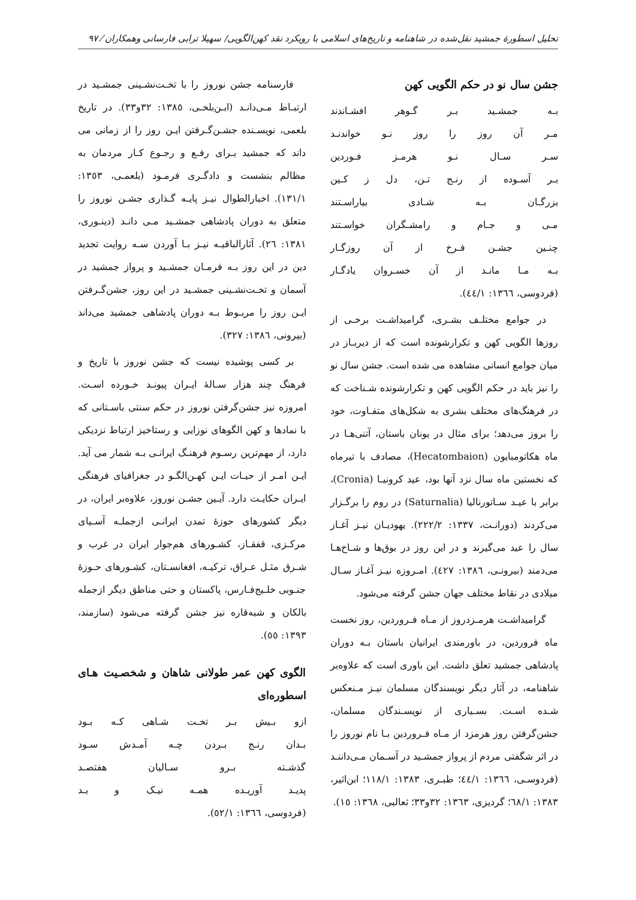تحلیل اسطورهٔ جمشید نقل‌شده در شاهنامه و تاریخ‌های اسلامی با رویکرد نقد کهن‌الگویی/ سهیلا ترابی فارسانی وهمکاران ⁄ ۹۷
جشن سال نو در حکم الگویی کهن
بـه جمشـید بـر گـوهر افشـاندند
مـر آن روز را روز نـو خواندنـد
سـر سـال نـو هرمـز فـوردین
بـر آسـوده از رنـج تـن، دل ز کـین
بزرگـان بـه شـادی بیاراسـتند
مـی و جـام و رامشـگران خواسـتند
چنـین جشـن فـرخ از آن روزگـار
بـه مـا مانـد از آن خسـروان یادگـار
(فردوسی، ١٣٦٦: ٤٤/١).
در جوامع مختلـف بشـری، گرامیداشـت برخـی از روزها الگویی کهن و تکرارشونده است که از دیربـاز در میان جوامع انسانی مشاهده می شده است. جشن سال نو را نیز باید در حکم الگویی کهن و تکرارشونده شـناخت که در فرهنگ‌های مختلف بشری به شکل‌های متفـاوت، خود را بروز می‌دهد؛ برای مثال در یونان باستان، آتنی‌هـا در ماه هکاتومبایون (Hecatombaion)، مصادف با تیرماه که نخستین ماه سال نزد آنها بود، عید کرونیـا (Cronia)، برابر با عیـد سـاتورنالیا (Saturnalia) در روم را برگـزار می‌کردند (دورانـت، ١٣٣٧: ٢٢٢/٢). یهودیـان نیـز آغـاز سال را عید می‌گیرند و در این روز در بوق‌ها و شـاخ‌هـا می‌دمند (بیرونـی، ١٣٨٦: ٤٢٧). امـروزه نیـز آغـاز سـال میلادی در نقاط مختلف جهان جشن گرفته می‌شود.
گرامیداشـت هرمـزدروز از مـاه فـروردین، روز نخست ماه فروردین، در باورمندی ایرانیان باستان بـه دوران پادشاهی جمشید تعلق داشت. این باوری است که علاوه‌بر شاهنامه، در آثار دیگر نویسندگان مسلمان نیـز مـنعکس شـده اسـت. بسـیاری از نویسـندگان مسلمان، جشن‌گرفتن روز هرمزد از مـاه فـروردین بـا نام نوروز را در اثر شگفتی مردم از پرواز جمشـید در آسـمان مـی‌داننـد (فردوسـی، ١٣٦٦: ٤٤/١؛ طبـری، ١٣٨٣: ١١٨/١؛ ابن‌اثیر، ١٣٨٣: ٦٨/١؛ گردیزی، ١٣٦٣: ٣٢و٣٣؛ ثعالبی، ١٣٦٨: ١٥).
فارسنامه جشن نوروز را با تخـت‌نشـینی جمشـید در ارتبـاط مـی‌دانـد (ابـن‌بلخـی، ١٣٨٥: ٣٢و٣٣). در تاریخ بلعمی، نویسـنده جشـن‌گـرفتن ایـن روز را از زمانی می داند که جمشید بـرای رفـع و رجـوع کـار مردمان به مظالم بنشست و دادگـری فرمـود (بلعمـی، ١٣٥٣: ١٣١/١). اخبارالطوال نیـز پایـه گـذاری جشـن نوروز را متعلق به دوران پادشاهی جمشـید مـی دانـد (دینـوری، ١٣٨١: ٢٦). آثارالباقیـه نیـز بـا آوردن سـه روایت تجدید دین در این روز بـه فرمـان جمشـید و پرواز جمشید در آسمان و تخـت‌نشـینی جمشـید در این روز، جشن‌گـرفتن ایـن روز را مربـوط بـه دوران پادشاهی جمشید می‌داند (بیرونی، ١٣٨٦: ٣٢٧).
بر کسی پوشیده نیست که جشن نوروز با تاریخ و فرهنگ چند هزار سـالهٔ ایـران پیونـد خـورده اسـت. امروزه نیز جشن‌گرفتن نوروز در حکم سنتی باسـتانی که با نمادها و کهن الگوهای نوزایی و رستاخیز ارتباط نزدیکی دارد، از مهم‌ترین رسـوم فرهنـگ ایرانـی بـه شمار می آید. ایـن امـر از حیـات ایـن کهـن‌الگـو در جغرافیای فرهنگی ایـران حکایـت دارد. آیـین جشـن نوروز، علاوه‌بر ایران، در دیگر کشورهای حوزهٔ تمدن ایرانـی ازجملـه آسـیای مرکـزی، قفقـاز، کشـورهای هم‌جوار ایران در غرب و شـرق مثـل عـراق، ترکیـه، افغانسـتان، کشـورهای حـوزهٔ جنـوبی خلـیج‌فـارس، پاکستان و حتی مناطق دیگر ازجمله بالکان و شبه‌قاره نیز جشن گرفته می‌شود (سازمند، ١٣٩٣: ٥٥).
الگوی کهن عمر طولانی شاهان و شخصـیت هـای اسطوره‌ای
ازو بـیش بـر تخـت شـاهی کـه بـود
بـدان رنـج بـردن چـه آمـدش سـود
گذشـته بـرو سـالیان هفتصـد
پدیـد آوریـده همـه نیـک و بـد
(فردوسی، ١٣٦٦: ٥٢/١).